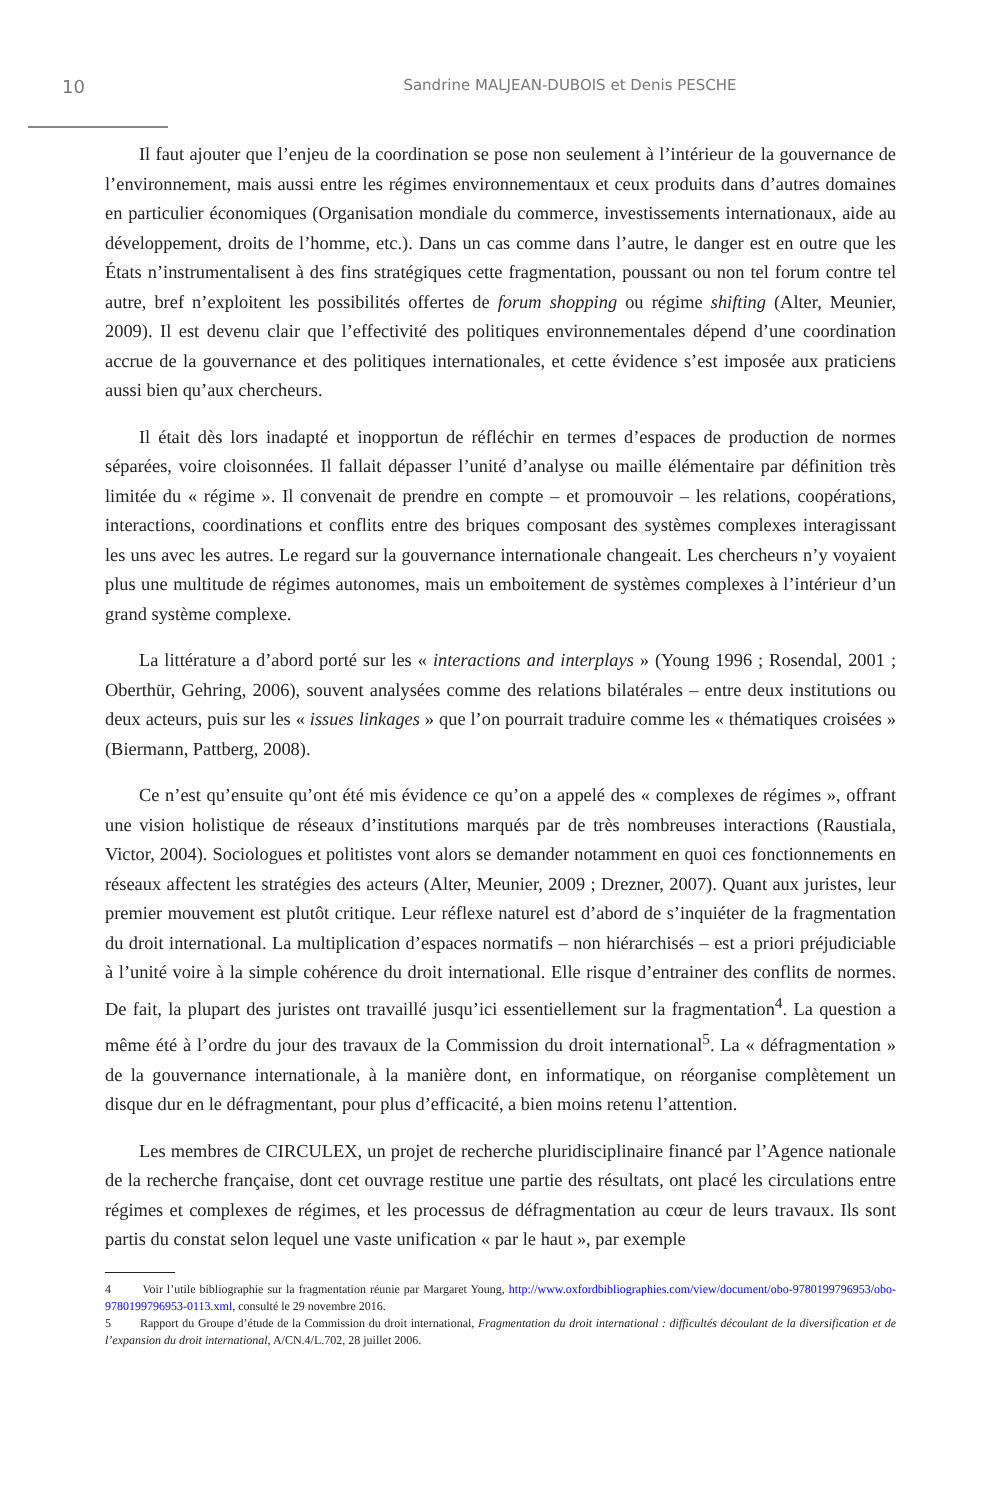10
Sandrine MALJEAN-DUBOIS et Denis PESCHE
Il faut ajouter que l’enjeu de la coordination se pose non seulement à l’intérieur de la gouvernance de l’environnement, mais aussi entre les régimes environnementaux et ceux produits dans d’autres domaines en particulier économiques (Organisation mondiale du commerce, investissements internationaux, aide au développement, droits de l’homme, etc.). Dans un cas comme dans l’autre, le danger est en outre que les États n’instrumentalisent à des fins stratégiques cette fragmentation, poussant ou non tel forum contre tel autre, bref n’exploitent les possibilités offertes de forum shopping ou régime shifting (Alter, Meunier, 2009). Il est devenu clair que l’effectivité des politiques environnementales dépend d’une coordination accrue de la gouvernance et des politiques internationales, et cette évidence s’est imposée aux praticiens aussi bien qu’aux chercheurs.
Il était dès lors inadapté et inopportun de réfléchir en termes d’espaces de production de normes séparées, voire cloisonnées. Il fallait dépasser l’unité d’analyse ou maille élémentaire par définition très limitée du « régime ». Il convenait de prendre en compte – et promouvoir – les relations, coopérations, interactions, coordinations et conflits entre des briques composant des systèmes complexes interagissant les uns avec les autres. Le regard sur la gouvernance internationale changeait. Les chercheurs n’y voyaient plus une multitude de régimes autonomes, mais un emboitement de systèmes complexes à l’intérieur d’un grand système complexe.
La littérature a d’abord porté sur les « interactions and interplays » (Young 1996 ; Rosendal, 2001 ; Oberthür, Gehring, 2006), souvent analysées comme des relations bilatérales – entre deux institutions ou deux acteurs, puis sur les « issues linkages » que l’on pourrait traduire comme les « thématiques croisées » (Biermann, Pattberg, 2008).
Ce n’est qu’ensuite qu’ont été mis évidence ce qu’on a appelé des « complexes de régimes », offrant une vision holistique de réseaux d’institutions marqués par de très nombreuses interactions (Raustiala, Victor, 2004). Sociologues et politistes vont alors se demander notamment en quoi ces fonctionnements en réseaux affectent les stratégies des acteurs (Alter, Meunier, 2009 ; Drezner, 2007). Quant aux juristes, leur premier mouvement est plutôt critique. Leur réflexe naturel est d’abord de s’inquiéter de la fragmentation du droit international. La multiplication d’espaces normatifs – non hiérarchisés – est a priori préjudiciable à l’unité voire à la simple cohérence du droit international. Elle risque d’entrainer des conflits de normes. De fait, la plupart des juristes ont travaillé jusqu’ici essentiellement sur la fragmentation<sup>4</sup>. La question a même été à l’ordre du jour des travaux de la Commission du droit international<sup>5</sup>. La « défragmentation » de la gouvernance internationale, à la manière dont, en informatique, on réorganise complètement un disque dur en le défragmentant, pour plus d’efficacité, a bien moins retenu l’attention.
Les membres de CIRCULEX, un projet de recherche pluridisciplinaire financé par l’Agence nationale de la recherche française, dont cet ouvrage restitue une partie des résultats, ont placé les circulations entre régimes et complexes de régimes, et les processus de défragmentation au cœur de leurs travaux. Ils sont partis du constat selon lequel une vaste unification « par le haut », par exemple
4 Voir l’utile bibliographie sur la fragmentation réunie par Margaret Young, http://www.oxfordbibliographies.com/view/document/obo-9780199796953/obo-9780199796953-0113.xml, consulté le 29 novembre 2016.
5 Rapport du Groupe d’étude de la Commission du droit international, Fragmentation du droit international : difficultés découlant de la diversification et de l’expansion du droit international, A/CN.4/L.702, 28 juillet 2006.